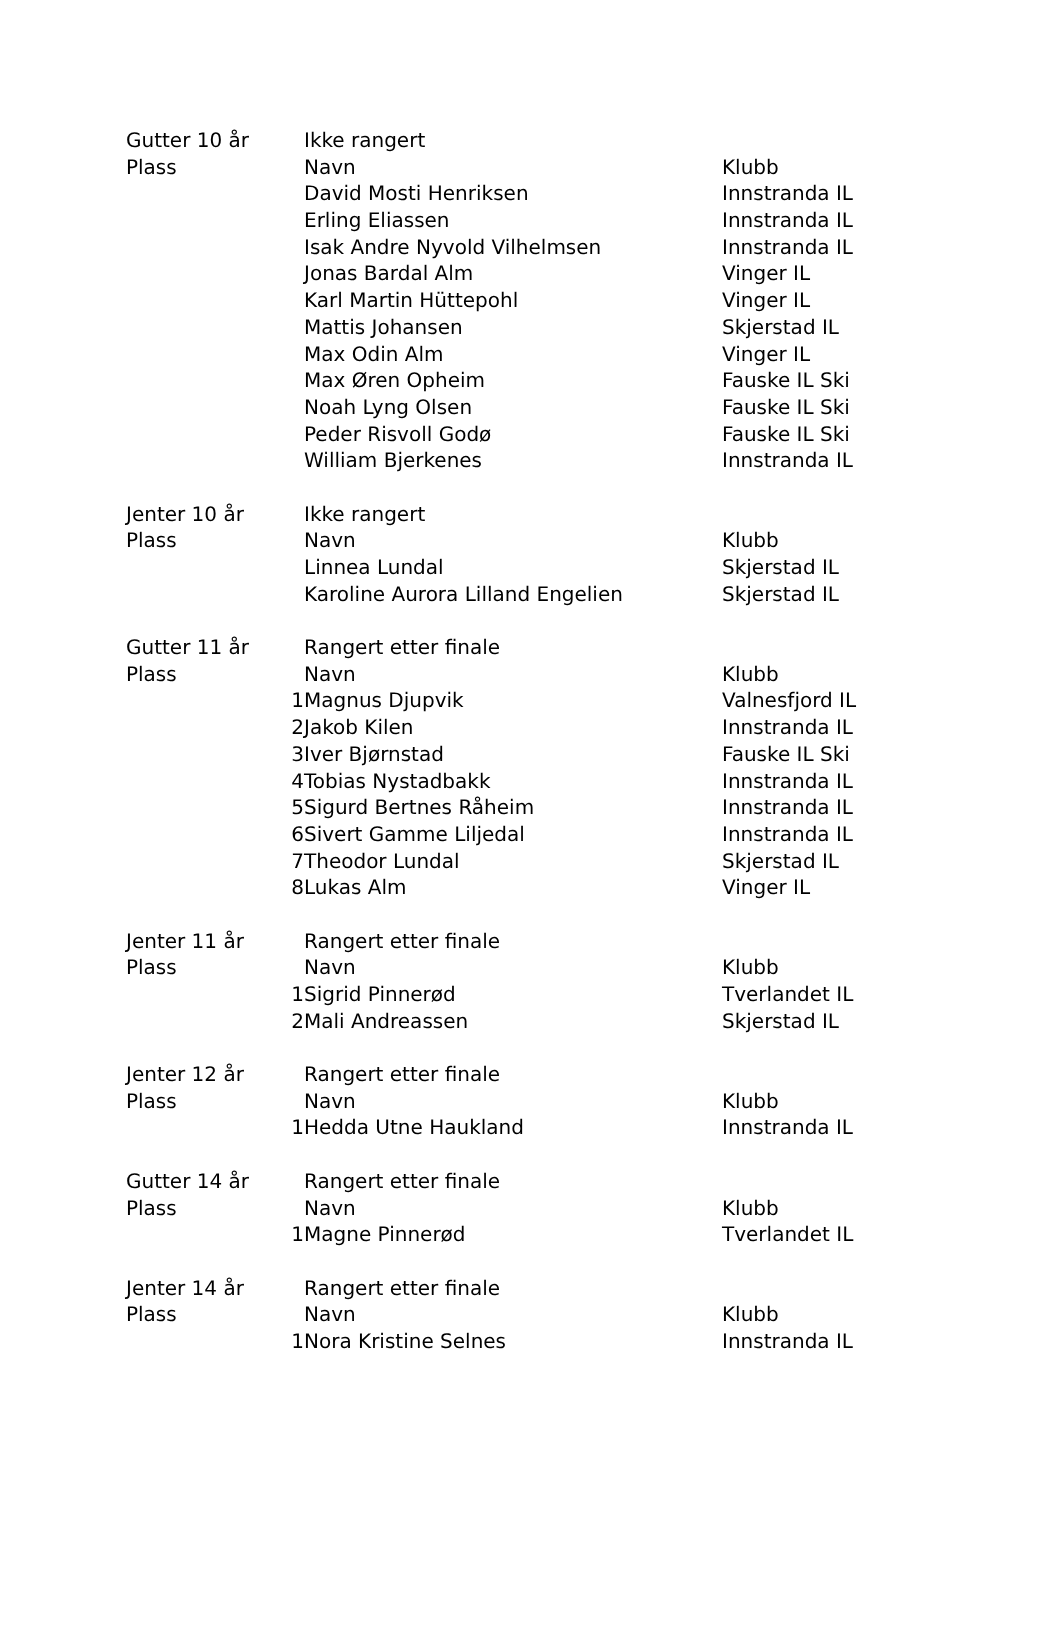| Gutter 10 år | | Ikke rangert | |
| Plass | | Navn | Klubb |
| | | David Mosti Henriksen | Innstranda IL |
| | | Erling Eliassen | Innstranda IL |
| | | Isak Andre Nyvold Vilhelmsen | Innstranda IL |
| | | Jonas Bardal Alm | Vinger IL |
| | | Karl Martin Hüttepohl | Vinger IL |
| | | Mattis Johansen | Skjerstad IL |
| | | Max Odin Alm | Vinger IL |
| | | Max Øren Opheim | Fauske IL Ski |
| | | Noah Lyng Olsen | Fauske IL Ski |
| | | Peder Risvoll Godø | Fauske IL Ski |
| | | William Bjerkenes | Innstranda IL |
| Jenter 10 år | | Ikke rangert | |
| Plass | | Navn | Klubb |
| | | Linnea Lundal | Skjerstad IL |
| | | Karoline Aurora Lilland Engelien | Skjerstad IL |
| Gutter 11 år | | Rangert etter finale | |
| Plass | | Navn | Klubb |
| | 1 | Magnus Djupvik | Valnesfjord IL |
| | 2 | Jakob Kilen | Innstranda IL |
| | 3 | Iver Bjørnstad | Fauske IL Ski |
| | 4 | Tobias Nystadbakk | Innstranda IL |
| | 5 | Sigurd Bertnes Råheim | Innstranda IL |
| | 6 | Sivert Gamme Liljedal | Innstranda IL |
| | 7 | Theodor Lundal | Skjerstad IL |
| | 8 | Lukas Alm | Vinger IL |
| Jenter 11 år | | Rangert etter finale | |
| Plass | | Navn | Klubb |
| | 1 | Sigrid Pinnerød | Tverlandet IL |
| | 2 | Mali Andreassen | Skjerstad IL |
| Jenter 12 år | | Rangert etter finale | |
| Plass | | Navn | Klubb |
| | 1 | Hedda Utne Haukland | Innstranda IL |
| Gutter 14 år | | Rangert etter finale | |
| Plass | | Navn | Klubb |
| | 1 | Magne Pinnerød | Tverlandet IL |
| Jenter 14 år | | Rangert etter finale | |
| Plass | | Navn | Klubb |
| | 1 | Nora Kristine Selnes | Innstranda IL |